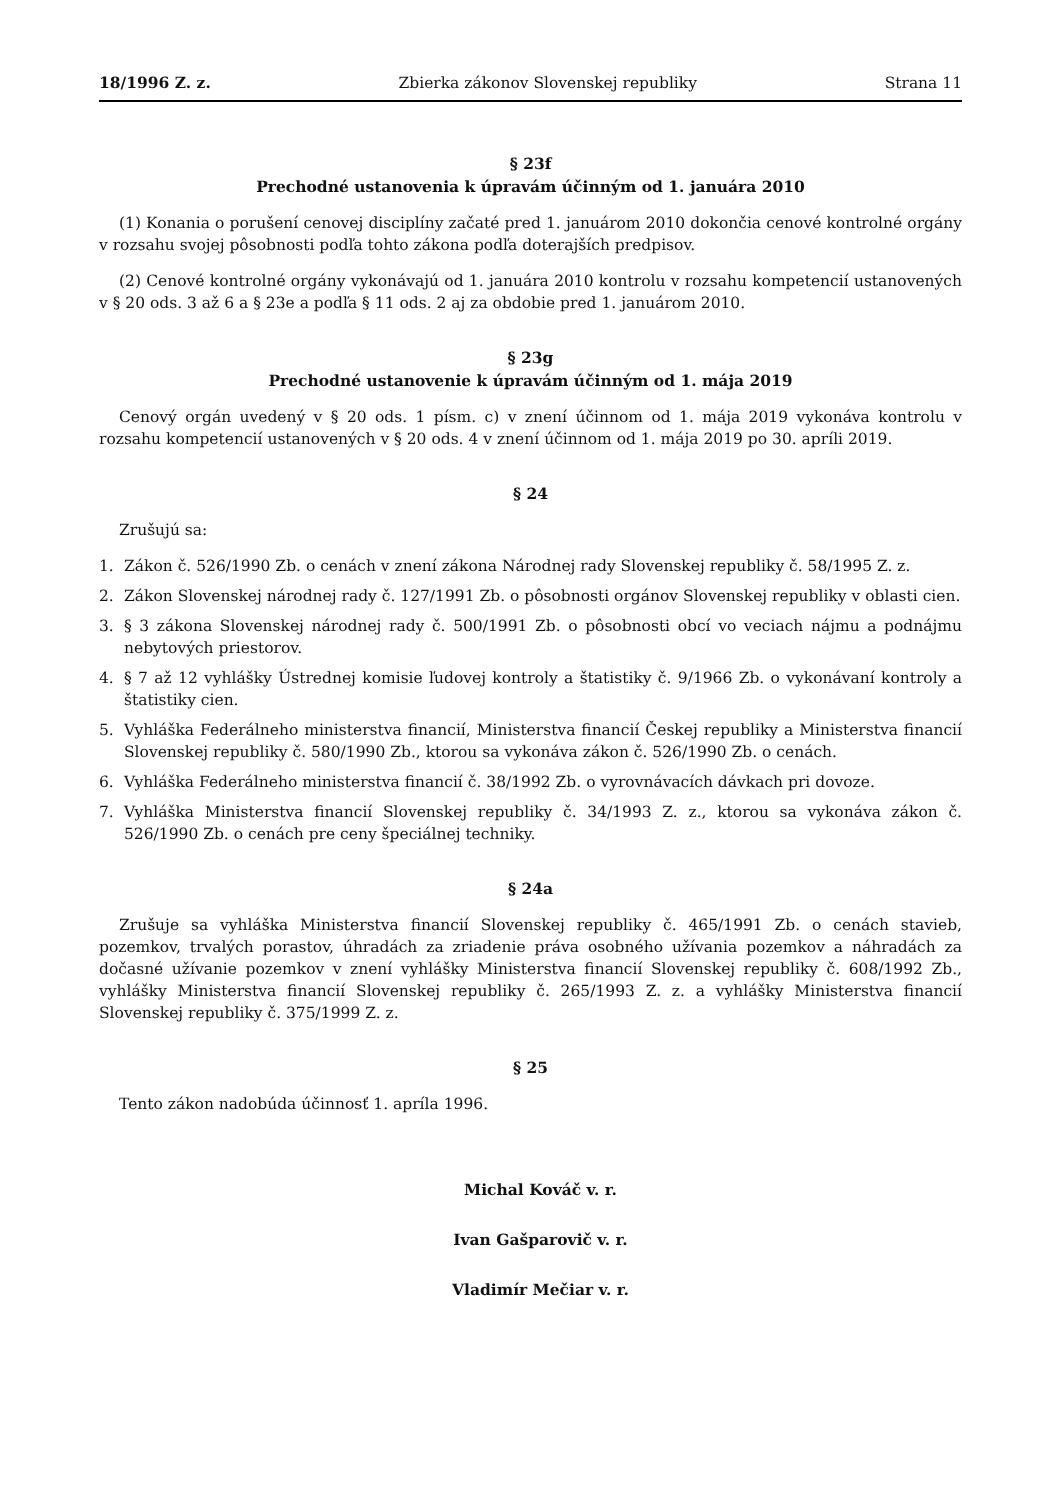18/1996 Z. z. Zbierka zákonov Slovenskej republiky Strana 11
§ 23f
Prechodné ustanovenia k úpravám účinným od 1. januára 2010
(1) Konania o porušení cenovej disciplíny začaté pred 1. januárom 2010 dokončia cenové kontrolné orgány v rozsahu svojej pôsobnosti podľa tohto zákona podľa doterajších predpisov.
(2) Cenové kontrolné orgány vykonávajú od 1. januára 2010 kontrolu v rozsahu kompetencií ustanovených v § 20 ods. 3 až 6 a § 23e a podľa § 11 ods. 2 aj za obdobie pred 1. januárom 2010.
§ 23g
Prechodné ustanovenie k úpravám účinným od 1. mája 2019
Cenový orgán uvedený v § 20 ods. 1 písm. c) v znení účinnom od 1. mája 2019 vykonáva kontrolu v rozsahu kompetencií ustanovených v § 20 ods. 4 v znení účinnom od 1. mája 2019 po 30. apríli 2019.
§ 24
Zrušujú sa:
1. Zákon č. 526/1990 Zb. o cenách v znení zákona Národnej rady Slovenskej republiky č. 58/1995 Z. z.
2. Zákon Slovenskej národnej rady č. 127/1991 Zb. o pôsobnosti orgánov Slovenskej republiky v oblasti cien.
3. § 3 zákona Slovenskej národnej rady č. 500/1991 Zb. o pôsobnosti obcí vo veciach nájmu a podnájmu nebytových priestorov.
4. § 7 až 12 vyhlášky Ústrednej komisie ľudovej kontroly a štatistiky č. 9/1966 Zb. o vykonávaní kontroly a štatistiky cien.
5. Vyhláška Federálneho ministerstva financií, Ministerstva financií Českej republiky a Ministerstva financií Slovenskej republiky č. 580/1990 Zb., ktorou sa vykonáva zákon č. 526/1990 Zb. o cenách.
6. Vyhláška Federálneho ministerstva financií č. 38/1992 Zb. o vyrovnávacích dávkach pri dovoze.
7. Vyhláška Ministerstva financií Slovenskej republiky č. 34/1993 Z. z., ktorou sa vykonáva zákon č. 526/1990 Zb. o cenách pre ceny špeciálnej techniky.
§ 24a
Zrušuje sa vyhláška Ministerstva financií Slovenskej republiky č. 465/1991 Zb. o cenách stavieb, pozemkov, trvalých porastov, úhradách za zriadenie práva osobného užívania pozemkov a náhradách za dočasné užívanie pozemkov v znení vyhlášky Ministerstva financií Slovenskej republiky č. 608/1992 Zb., vyhlášky Ministerstva financií Slovenskej republiky č. 265/1993 Z. z. a vyhlášky Ministerstva financií Slovenskej republiky č. 375/1999 Z. z.
§ 25
Tento zákon nadobúda účinnosť 1. apríla 1996.
Michal Kováč v. r.
Ivan Gašparovič v. r.
Vladimír Mečiar v. r.